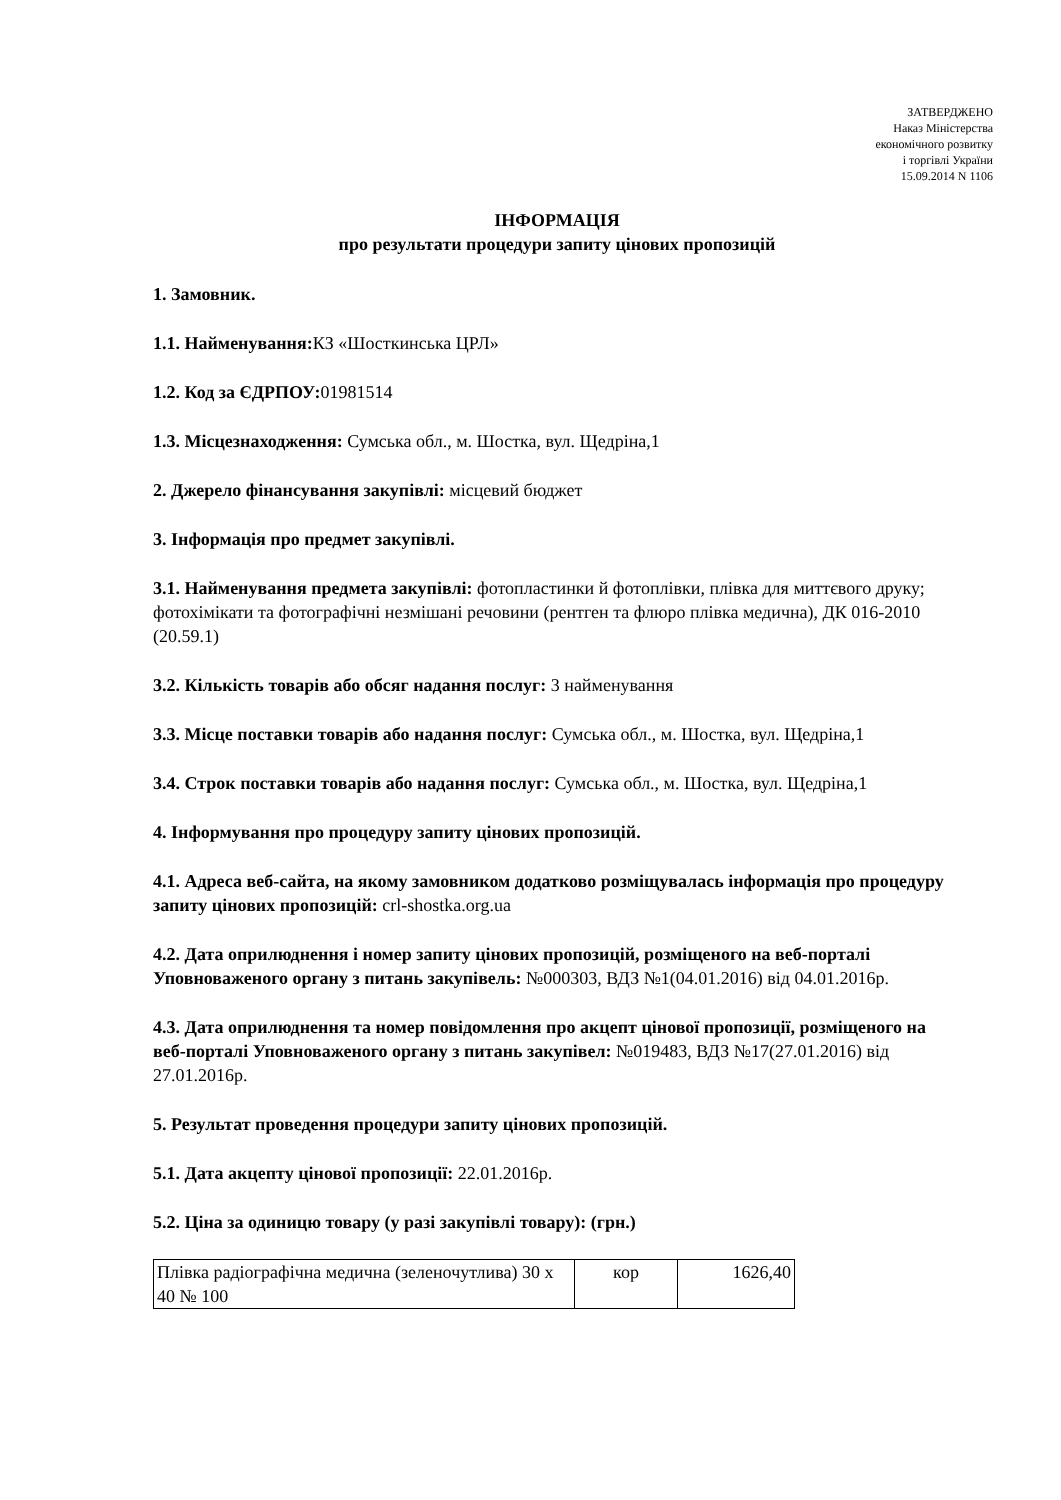ЗАТВЕРДЖЕНО
Наказ Міністерства
економічного розвитку
і торгівлі України
15.09.2014 N 1106
ІНФОРМАЦІЯ
про результати процедури запиту цінових пропозицій
1. Замовник.
1.1. Найменування: КЗ «Шосткинська ЦРЛ»
1.2. Код за ЄДРПОУ: 01981514
1.3. Місцезнаходження: Сумська обл., м. Шостка, вул. Щедріна,1
2. Джерело фінансування закупівлі: місцевий бюджет
3. Інформація про предмет закупівлі.
3.1. Найменування предмета закупівлі: фотопластинки й фотоплівки, плівка для миттєвого друку; фотохімікати та фотографічні незмішані речовини (рентген та флюро плівка медична), ДК 016-2010 (20.59.1)
3.2. Кількість товарів або обсяг надання послуг: 3 найменування
3.3. Місце поставки товарів або надання послуг: Сумська обл., м. Шостка, вул. Щедріна,1
3.4. Строк поставки товарів або надання послуг: Сумська обл., м. Шостка, вул. Щедріна,1
4. Інформування про процедуру запиту цінових пропозицій.
4.1. Адреса веб-сайта, на якому замовником додатково розміщувалась інформація про процедуру запиту цінових пропозицій: crl-shostka.org.ua
4.2. Дата оприлюднення і номер запиту цінових пропозицій, розміщеного на веб-порталі Уповноваженого органу з питань закупівель: №000303, ВДЗ №1(04.01.2016) від 04.01.2016р.
4.3. Дата оприлюднення та номер повідомлення про акцепт цінової пропозиції, розміщеного на веб-порталі Уповноваженого органу з питань закупівел: №019483, ВДЗ №17(27.01.2016) від 27.01.2016р.
5. Результат проведення процедури запиту цінових пропозицій.
5.1. Дата акцепту цінової пропозиції: 22.01.2016р.
5.2. Ціна за одиницю товару (у разі закупівлі товару): (грн.)
| Плівка радіографічна медична (зеленочутлива) 30 x 40 № 100 | кор | 1626,40 |